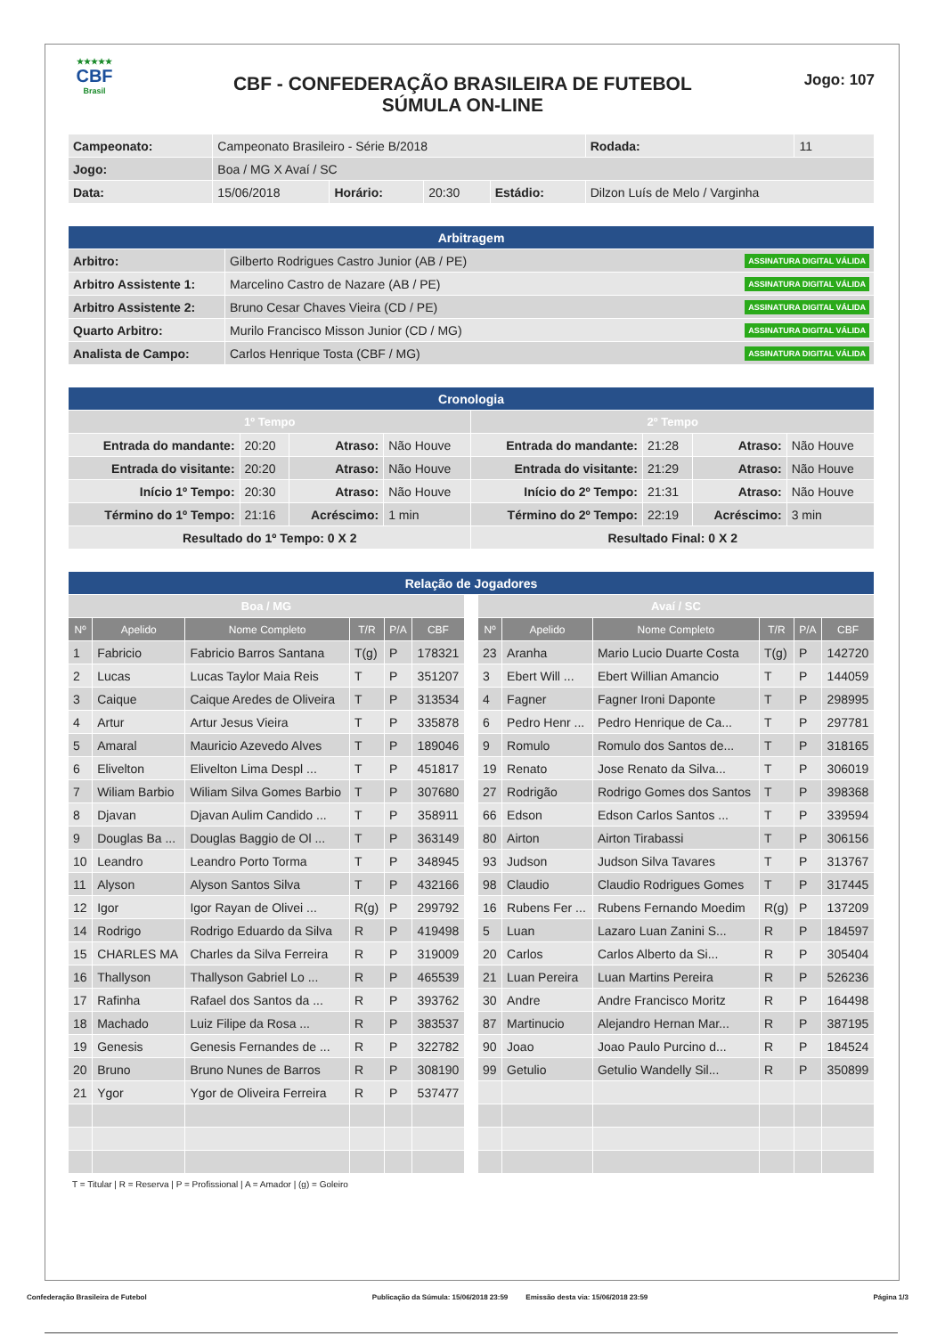★★★★★
CBF
Brasil
CBF - CONFEDERAÇÃO BRASILEIRA DE FUTEBOL
SÚMULA ON-LINE
Jogo: 107
| Campeonato: | Campeonato Brasileiro - Série B/2018 | | | | | Rodada: | 11 |
| Jogo: | Boa / MG X Avaí / SC | | | | | | |
| Data: | 15/06/2018 | Horário: | 20:30 | Estádio: | Dilzon Luís de Melo / Varginha | | |
| Arbitragem | |
| Arbitro: | Gilberto Rodrigues Castro Junior (AB / PE) ASSINATURA DIGITAL VÁLIDA |
| Arbitro Assistente 1: | Marcelino Castro de Nazare (AB / PE) ASSINATURA DIGITAL VÁLIDA |
| Arbitro Assistente 2: | Bruno Cesar Chaves Vieira (CD / PE) ASSINATURA DIGITAL VÁLIDA |
| Quarto Arbitro: | Murilo Francisco Misson Junior (CD / MG) ASSINATURA DIGITAL VÁLIDA |
| Analista de Campo: | Carlos Henrique Tosta (CBF / MG) ASSINATURA DIGITAL VÁLIDA |
| Cronologia | | | | | | | |
| 1º Tempo | | | | 2º Tempo | | | |
| Entrada do mandante: | 20:20 | Atraso: | Não Houve | Entrada do mandante: | 21:28 | Atraso: | Não Houve |
| Entrada do visitante: | 20:20 | Atraso: | Não Houve | Entrada do visitante: | 21:29 | Atraso: | Não Houve |
| Início 1º Tempo: | 20:30 | Atraso: | Não Houve | Início do 2º Tempo: | 21:31 | Atraso: | Não Houve |
| Término do 1º Tempo: | 21:16 | Acréscimo: | 1 min | Término do 2º Tempo: | 22:19 | Acréscimo: | 3 min |
| Resultado do 1º Tempo: 0 X 2 | | | | Resultado Final: 0 X 2 | | | |
| Relação de Jogadores | | | | | | | | | | | | |
| Boa / MG | | | | | | | Avaí / SC | | | | | |
| Nº | Apelido | Nome Completo | T/R | P/A | CBF | | Nº | Apelido | Nome Completo | T/R | P/A | CBF |
| 1 | Fabricio | Fabricio Barros Santana | T(g) | P | 178321 | | 23 | Aranha | Mario Lucio Duarte Costa | T(g) | P | 142720 |
| 2 | Lucas | Lucas Taylor Maia Reis | T | P | 351207 | | 3 | Ebert Will ... | Ebert Willian Amancio | T | P | 144059 |
| 3 | Caique | Caique Aredes de Oliveira | T | P | 313534 | | 4 | Fagner | Fagner Ironi Daponte | T | P | 298995 |
| 4 | Artur | Artur Jesus Vieira | T | P | 335878 | | 6 | Pedro Henr ... | Pedro Henrique de Ca... | T | P | 297781 |
| 5 | Amaral | Mauricio Azevedo Alves | T | P | 189046 | | 9 | Romulo | Romulo dos Santos de... | T | P | 318165 |
| 6 | Elivelton | Elivelton Lima Despl ... | T | P | 451817 | | 19 | Renato | Jose Renato da Silva... | T | P | 306019 |
| 7 | Wiliam Barbio | Wiliam Silva Gomes Barbio | T | P | 307680 | | 27 | Rodrigão | Rodrigo Gomes dos Santos | T | P | 398368 |
| 8 | Djavan | Djavan Aulim Candido ... | T | P | 358911 | | 66 | Edson | Edson Carlos Santos ... | T | P | 339594 |
| 9 | Douglas Ba ... | Douglas Baggio de Ol ... | T | P | 363149 | | 80 | Airton | Airton Tirabassi | T | P | 306156 |
| 10 | Leandro | Leandro Porto Torma | T | P | 348945 | | 93 | Judson | Judson Silva Tavares | T | P | 313767 |
| 11 | Alyson | Alyson Santos Silva | T | P | 432166 | | 98 | Claudio | Claudio Rodrigues Gomes | T | P | 317445 |
| 12 | Igor | Igor Rayan de Olivei ... | R(g) | P | 299792 | | 16 | Rubens Fer ... | Rubens Fernando Moedim | R(g) | P | 137209 |
| 14 | Rodrigo | Rodrigo Eduardo da Silva | R | P | 419498 | | 5 | Luan | Lazaro Luan Zanini S... | R | P | 184597 |
| 15 | CHARLES MA | Charles da Silva Ferreira | R | P | 319009 | | 20 | Carlos | Carlos Alberto da Si... | R | P | 305404 |
| 16 | Thallyson | Thallyson Gabriel Lo ... | R | P | 465539 | | 21 | Luan Pereira | Luan Martins Pereira | R | P | 526236 |
| 17 | Rafinha | Rafael dos Santos da ... | R | P | 393762 | | 30 | Andre | Andre Francisco Moritz | R | P | 164498 |
| 18 | Machado | Luiz Filipe da Rosa ... | R | P | 383537 | | 87 | Martinucio | Alejandro Hernan Mar... | R | P | 387195 |
| 19 | Genesis | Genesis Fernandes de ... | R | P | 322782 | | 90 | Joao | Joao Paulo Purcino d... | R | P | 184524 |
| 20 | Bruno | Bruno Nunes de Barros | R | P | 308190 | | 99 | Getulio | Getulio Wandelly Sil... | R | P | 350899 |
| 21 | Ygor | Ygor de Oliveira Ferreira | R | P | 537477 | | | | | | | |
T = Titular | R = Reserva | P = Profissional | A = Amador | (g) = Goleiro
Confederação Brasileira de Futebol Publicação da Súmula: 15/06/2018 23:59 Emissão desta via: 15/06/2018 23:59 Página 1/3